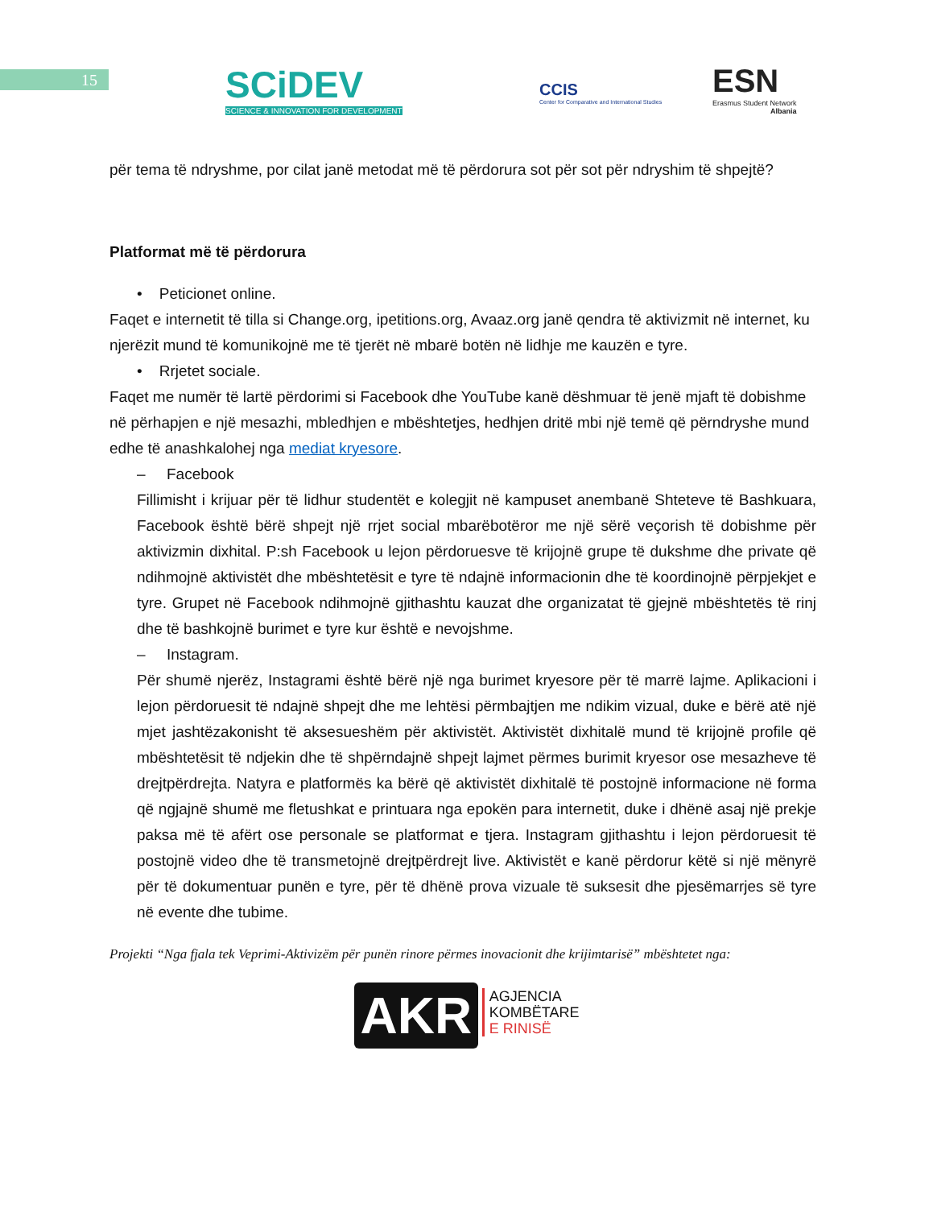15
SCiDEV
SCIENCE & INNOVATION FOR DEVELOPMENT
CCIS
Center for Comparative and International Studies
ESN
Erasmus Student Network
Albania
për tema të ndryshme, por cilat janë metodat më të përdorura sot për sot për ndryshim të shpejtë?
Platformat më të përdorura
• Peticionet online.
Faqet e internetit të tilla si Change.org, ipetitions.org, Avaaz.org janë qendra të aktivizmit në internet, ku njerëzit mund të komunikojnë me të tjerët në mbarë botën në lidhje me kauzën e tyre.
• Rrjetet sociale.
Faqet me numër të lartë përdorimi si Facebook dhe YouTube kanë dëshmuar të jenë mjaft të dobishme në përhapjen e një mesazhi, mbledhjen e mbështetjes, hedhjen dritë mbi një temë që përndryshe mund edhe të anashkalohej nga mediat kryesore.
– Facebook
Fillimisht i krijuar për të lidhur studentët e kolegjit në kampuset anembanë Shteteve të Bashkuara, Facebook është bërë shpejt një rrjet social mbarëbotëror me një sërë veçorish të dobishme për aktivizmin dixhital. P:sh Facebook u lejon përdoruesve të krijojnë grupe të dukshme dhe private që ndihmojnë aktivistët dhe mbështetësit e tyre të ndajnë informacionin dhe të koordinojnë përpjekjet e tyre. Grupet në Facebook ndihmojnë gjithashtu kauzat dhe organizatat të gjejnë mbështetës të rinj dhe të bashkojnë burimet e tyre kur është e nevojshme.
– Instagram.
Për shumë njerëz, Instagrami është bërë një nga burimet kryesore për të marrë lajme. Aplikacioni i lejon përdoruesit të ndajnë shpejt dhe me lehtësi përmbajtjen me ndikim vizual, duke e bërë atë një mjet jashtëzakonisht të aksesueshëm për aktivistët. Aktivistët dixhitalë mund të krijojnë profile që mbështetësit të ndjekin dhe të shpërndajnë shpejt lajmet përmes burimit kryesor ose mesazheve të drejtpërdrejta. Natyra e platformës ka bërë që aktivistët dixhitalë të postojnë informacione në forma që ngjajnë shumë me fletushkat e printuara nga epokën para internetit, duke i dhënë asaj një prekje paksa më të afërt ose personale se platformat e tjera. Instagram gjithashtu i lejon përdoruesit të postojnë video dhe të transmetojnë drejtpërdrejt live. Aktivistët e kanë përdorur këtë si një mënyrë për të dokumentuar punën e tyre, për të dhënë prova vizuale të suksesit dhe pjesëmarrjes së tyre në evente dhe tubime.
Projekti “Nga fjala tek Veprimi-Aktivizëm për punën rinore përmes inovacionit dhe krijimtarisë” mbështetet nga:
AKR AGJENCIA
KOMBËTARE
E RINISË